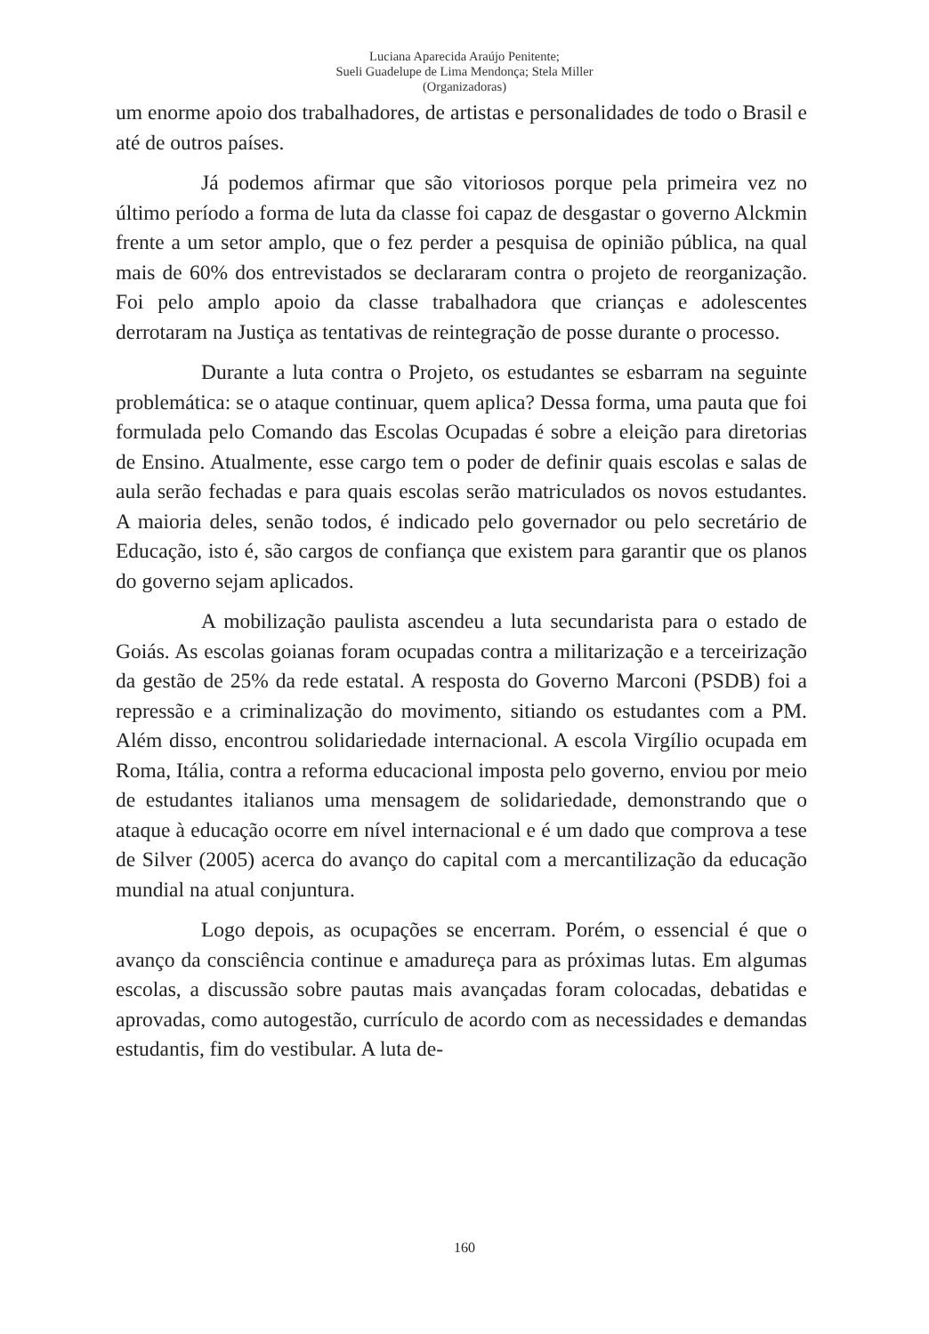Luciana Aparecida Araújo Penitente;
Sueli Guadelupe de Lima Mendonça; Stela Miller
(Organizadoras)
um enorme apoio dos trabalhadores, de artistas e personalidades de todo o Brasil e até de outros países.
Já podemos afirmar que são vitoriosos porque pela primeira vez no último período a forma de luta da classe foi capaz de desgastar o governo Alckmin frente a um setor amplo, que o fez perder a pesquisa de opinião pública, na qual mais de 60% dos entrevistados se declararam contra o projeto de reorganização. Foi pelo amplo apoio da classe trabalhadora que crianças e adolescentes derrotaram na Justiça as tentativas de reintegração de posse durante o processo.
Durante a luta contra o Projeto, os estudantes se esbarram na seguinte problemática: se o ataque continuar, quem aplica? Dessa forma, uma pauta que foi formulada pelo Comando das Escolas Ocupadas é sobre a eleição para diretorias de Ensino. Atualmente, esse cargo tem o poder de definir quais escolas e salas de aula serão fechadas e para quais escolas serão matriculados os novos estudantes. A maioria deles, senão todos, é indicado pelo governador ou pelo secretário de Educação, isto é, são cargos de confiança que existem para garantir que os planos do governo sejam aplicados.
A mobilização paulista ascendeu a luta secundarista para o estado de Goiás. As escolas goianas foram ocupadas contra a militarização e a terceirização da gestão de 25% da rede estatal. A resposta do Governo Marconi (PSDB) foi a repressão e a criminalização do movimento, sitiando os estudantes com a PM. Além disso, encontrou solidariedade internacional. A escola Virgílio ocupada em Roma, Itália, contra a reforma educacional imposta pelo governo, enviou por meio de estudantes italianos uma mensagem de solidariedade, demonstrando que o ataque à educação ocorre em nível internacional e é um dado que comprova a tese de Silver (2005) acerca do avanço do capital com a mercantilização da educação mundial na atual conjuntura.
Logo depois, as ocupações se encerram. Porém, o essencial é que o avanço da consciência continue e amadureça para as próximas lutas. Em algumas escolas, a discussão sobre pautas mais avançadas foram colocadas, debatidas e aprovadas, como autogestão, currículo de acordo com as necessidades e demandas estudantis, fim do vestibular. A luta de-
160